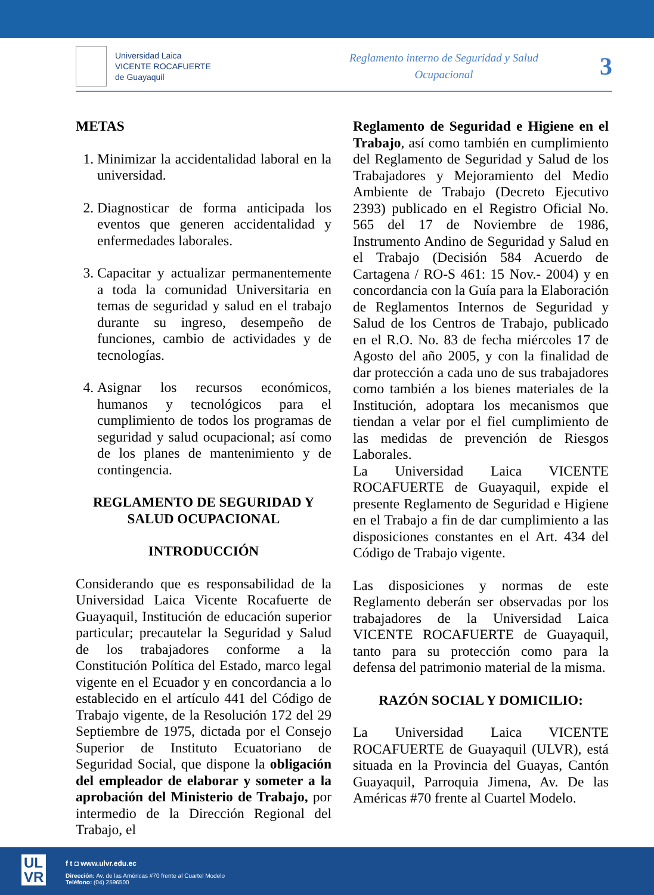Universidad Laica
VICENTE ROCAFUERTE
de Guayaquil
Reglamento interno de Seguridad y Salud
Ocupacional
3
METAS
1. Minimizar la accidentalidad laboral en la universidad.
2. Diagnosticar de forma anticipada los eventos que generen accidentalidad y enfermedades laborales.
3. Capacitar y actualizar permanentemente a toda la comunidad Universitaria en temas de seguridad y salud en el trabajo durante su ingreso, desempeño de funciones, cambio de actividades y de tecnologías.
4. Asignar los recursos económicos, humanos y tecnológicos para el cumplimiento de todos los programas de seguridad y salud ocupacional; así como de los planes de mantenimiento y de contingencia.
REGLAMENTO DE SEGURIDAD Y SALUD OCUPACIONAL
INTRODUCCIÓN
Considerando que es responsabilidad de la Universidad Laica Vicente Rocafuerte de Guayaquil, Institución de educación superior particular; precautelar la Seguridad y Salud de los trabajadores conforme a la Constitución Política del Estado, marco legal vigente en el Ecuador y en concordancia a lo establecido en el artículo 441 del Código de Trabajo vigente, de la Resolución 172 del 29 Septiembre de 1975, dictada por el Consejo Superior de Instituto Ecuatoriano de Seguridad Social, que dispone la obligación del empleador de elaborar y someter a la aprobación del Ministerio de Trabajo, por intermedio de la Dirección Regional del Trabajo, el
Reglamento de Seguridad e Higiene en el Trabajo, así como también en cumplimiento del Reglamento de Seguridad y Salud de los Trabajadores y Mejoramiento del Medio Ambiente de Trabajo (Decreto Ejecutivo 2393) publicado en el Registro Oficial No. 565 del 17 de Noviembre de 1986, Instrumento Andino de Seguridad y Salud en el Trabajo (Decisión 584 Acuerdo de Cartagena / RO-S 461: 15 Nov.- 2004) y en concordancia con la Guía para la Elaboración de Reglamentos Internos de Seguridad y Salud de los Centros de Trabajo, publicado en el R.O. No. 83 de fecha miércoles 17 de Agosto del año 2005, y con la finalidad de dar protección a cada uno de sus trabajadores como también a los bienes materiales de la Institución, adoptara los mecanismos que tiendan a velar por el fiel cumplimiento de las medidas de prevención de Riesgos Laborales.
La Universidad Laica VICENTE ROCAFUERTE de Guayaquil, expide el presente Reglamento de Seguridad e Higiene en el Trabajo a fin de dar cumplimiento a las disposiciones constantes en el Art. 434 del Código de Trabajo vigente.
Las disposiciones y normas de este Reglamento deberán ser observadas por los trabajadores de la Universidad Laica VICENTE ROCAFUERTE de Guayaquil, tanto para su protección como para la defensa del patrimonio material de la misma.
RAZÓN SOCIAL Y DOMICILIO:
La Universidad Laica VICENTE ROCAFUERTE de Guayaquil (ULVR), está situada en la Provincia del Guayas, Cantón Guayaquil, Parroquia Jimena, Av. De las Américas #70 frente al Cuartel Modelo.
UL
VR
f t ◘ www.ulvr.edu.ec
Dirección: Av. de las Américas #70 frente al Cuartel Modelo
Teléfono: (04) 2596500